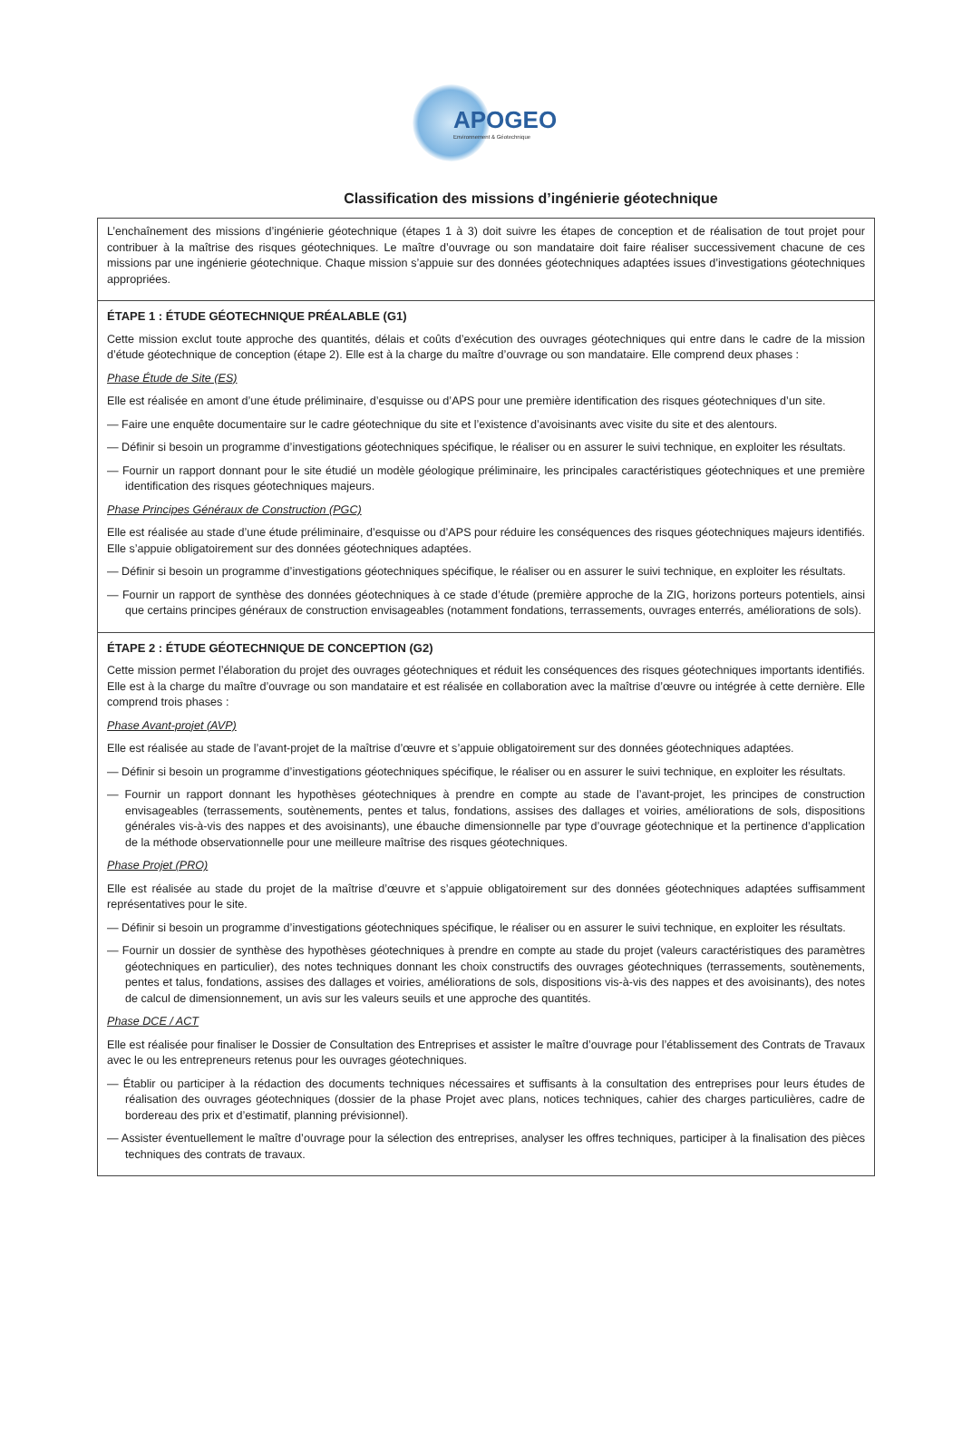APOGEO
Environnement & Géotechnique
Classification des missions d’ingénierie géotechnique
L’enchaînement des missions d’ingénierie géotechnique (étapes 1 à 3) doit suivre les étapes de conception et de réalisation de tout projet pour contribuer à la maîtrise des risques géotechniques. Le maître d’ouvrage ou son mandataire doit faire réaliser successivement chacune de ces missions par une ingénierie géotechnique. Chaque mission s’appuie sur des données géotechniques adaptées issues d’investigations géotechniques appropriées.
ÉTAPE 1 : ÉTUDE GÉOTECHNIQUE PRÉALABLE (G1)
Cette mission exclut toute approche des quantités, délais et coûts d’exécution des ouvrages géotechniques qui entre dans le cadre de la mission d’étude géotechnique de conception (étape 2). Elle est à la charge du maître d’ouvrage ou son mandataire. Elle comprend deux phases :
Phase Étude de Site (ES)
Elle est réalisée en amont d’une étude préliminaire, d’esquisse ou d’APS pour une première identification des risques géotechniques d’un site.
— Faire une enquête documentaire sur le cadre géotechnique du site et l’existence d’avoisinants avec visite du site et des alentours.
— Définir si besoin un programme d’investigations géotechniques spécifique, le réaliser ou en assurer le suivi technique, en exploiter les résultats.
— Fournir un rapport donnant pour le site étudié un modèle géologique préliminaire, les principales caractéristiques géotechniques et une première identification des risques géotechniques majeurs.
Phase Principes Généraux de Construction (PGC)
Elle est réalisée au stade d’une étude préliminaire, d’esquisse ou d’APS pour réduire les conséquences des risques géotechniques majeurs identifiés. Elle s’appuie obligatoirement sur des données géotechniques adaptées.
— Définir si besoin un programme d’investigations géotechniques spécifique, le réaliser ou en assurer le suivi technique, en exploiter les résultats.
— Fournir un rapport de synthèse des données géotechniques à ce stade d’étude (première approche de la ZIG, horizons porteurs potentiels, ainsi que certains principes généraux de construction envisageables (notamment fondations, terrassements, ouvrages enterrés, améliorations de sols).
ÉTAPE 2 : ÉTUDE GÉOTECHNIQUE DE CONCEPTION (G2)
Cette mission permet l’élaboration du projet des ouvrages géotechniques et réduit les conséquences des risques géotechniques importants identifiés. Elle est à la charge du maître d’ouvrage ou son mandataire et est réalisée en collaboration avec la maîtrise d’œuvre ou intégrée à cette dernière. Elle comprend trois phases :
Phase Avant-projet (AVP)
Elle est réalisée au stade de l’avant-projet de la maîtrise d’œuvre et s’appuie obligatoirement sur des données géotechniques adaptées.
— Définir si besoin un programme d’investigations géotechniques spécifique, le réaliser ou en assurer le suivi technique, en exploiter les résultats.
— Fournir un rapport donnant les hypothèses géotechniques à prendre en compte au stade de l’avant-projet, les principes de construction envisageables (terrassements, soutènements, pentes et talus, fondations, assises des dallages et voiries, améliorations de sols, dispositions générales vis-à-vis des nappes et des avoisinants), une ébauche dimensionnelle par type d’ouvrage géotechnique et la pertinence d’application de la méthode observationnelle pour une meilleure maîtrise des risques géotechniques.
Phase Projet (PRO)
Elle est réalisée au stade du projet de la maîtrise d’œuvre et s’appuie obligatoirement sur des données géotechniques adaptées suffisamment représentatives pour le site.
— Définir si besoin un programme d’investigations géotechniques spécifique, le réaliser ou en assurer le suivi technique, en exploiter les résultats.
— Fournir un dossier de synthèse des hypothèses géotechniques à prendre en compte au stade du projet (valeurs caractéristiques des paramètres géotechniques en particulier), des notes techniques donnant les choix constructifs des ouvrages géotechniques (terrassements, soutènements, pentes et talus, fondations, assises des dallages et voiries, améliorations de sols, dispositions vis-à-vis des nappes et des avoisinants), des notes de calcul de dimensionnement, un avis sur les valeurs seuils et une approche des quantités.
Phase DCE / ACT
Elle est réalisée pour finaliser le Dossier de Consultation des Entreprises et assister le maître d’ouvrage pour l’établissement des Contrats de Travaux avec le ou les entrepreneurs retenus pour les ouvrages géotechniques.
— Établir ou participer à la rédaction des documents techniques nécessaires et suffisants à la consultation des entreprises pour leurs études de réalisation des ouvrages géotechniques (dossier de la phase Projet avec plans, notices techniques, cahier des charges particulières, cadre de bordereau des prix et d’estimatif, planning prévisionnel).
— Assister éventuellement le maître d’ouvrage pour la sélection des entreprises, analyser les offres techniques, participer à la finalisation des pièces techniques des contrats de travaux.